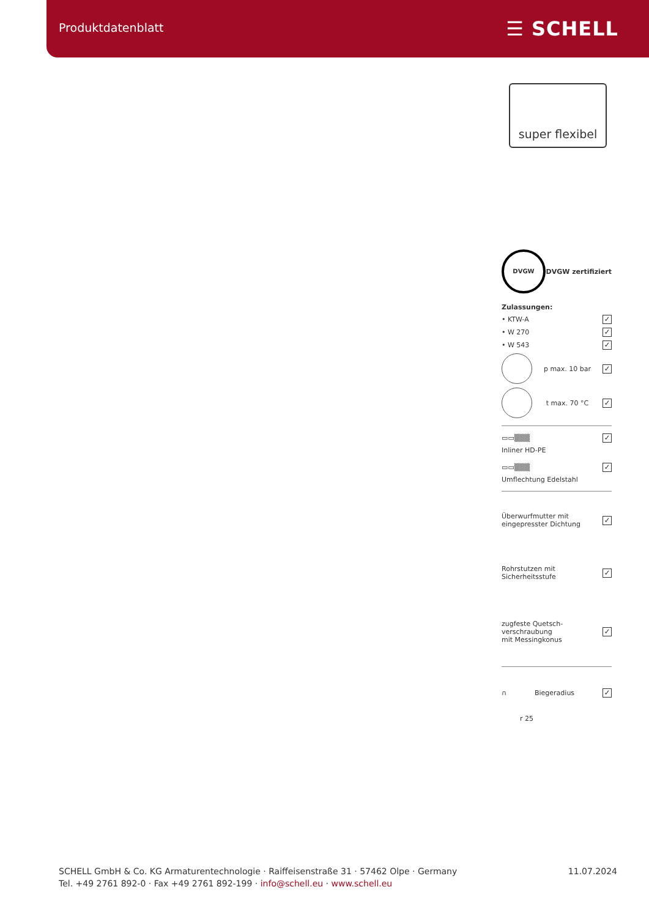Produktdatenblatt ☰ SCHELL
super flexibel
DVGW DVGW zertifiziert
Zulassungen:
• KTW-A ✓
• W 270 ✓
• W 543 ✓
p max. 10 bar ✓
t max. 70 °C ✓
▭▭▒▒▒ ✓
Inliner HD-PE
▭▭▒▒▒ ✓
Umflechtung Edelstahl
Überwurfmutter mit
eingepresster Dichtung ✓
Rohrstutzen mit
Sicherheitsstufe ✓
zugfeste Quetsch-
verschraubung
mit Messingkonus ✓
∩ Biegeradius ✓
r 25
SCHELL GmbH & Co. KG Armaturentechnologie · Raiffeisenstraße 31 · 57462 Olpe · Germany
Tel. +49 2761 892-0 · Fax +49 2761 892-199 · info@schell.eu · www.schell.eu
11.07.2024